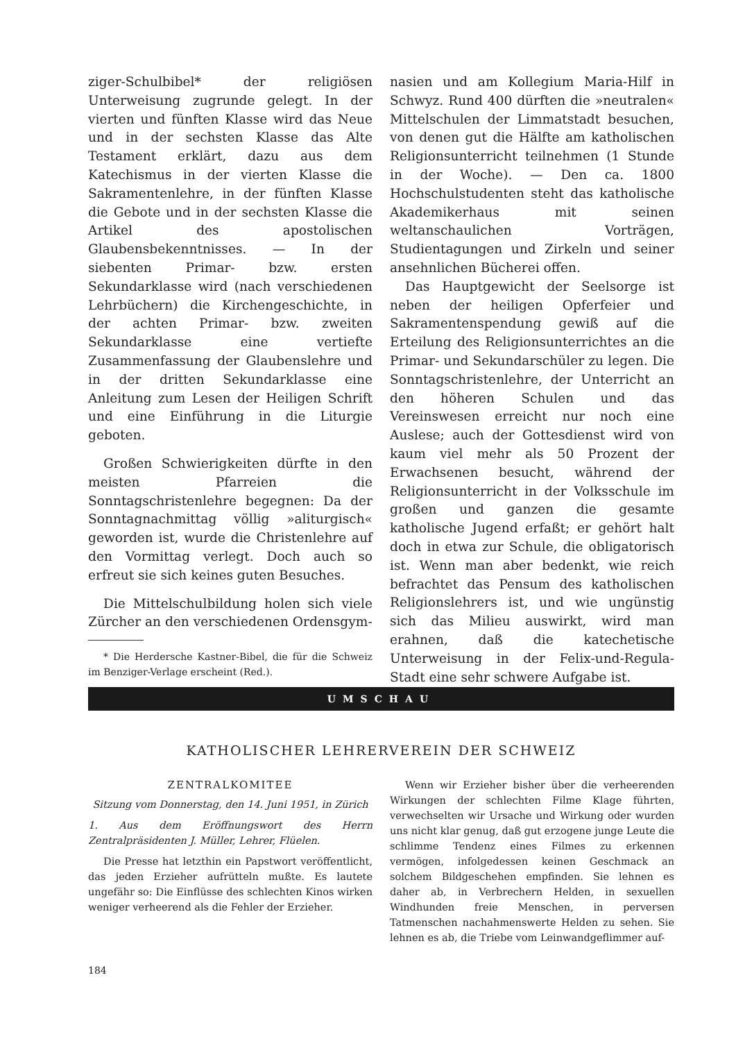ziger-Schulbibel* der religiösen Unterweisung zugrunde gelegt. In der vierten und fünften Klasse wird das Neue und in der sechsten Klasse das Alte Testament erklärt, dazu aus dem Katechismus in der vierten Klasse die Sakramentenlehre, in der fünften Klasse die Gebote und in der sechsten Klasse die Artikel des apostolischen Glaubensbekenntnisses. — In der siebenten Primar- bzw. ersten Sekundarklasse wird (nach verschiedenen Lehrbüchern) die Kirchengeschichte, in der achten Primar- bzw. zweiten Sekundarklasse eine vertiefte Zusammenfassung der Glaubenslehre und in der dritten Sekundarklasse eine Anleitung zum Lesen der Heiligen Schrift und eine Einführung in die Liturgie geboten.
Großen Schwierigkeiten dürfte in den meisten Pfarreien die Sonntagschristenlehre begegnen: Da der Sonntagnachmittag völlig »aliturgisch« geworden ist, wurde die Christenlehre auf den Vormittag verlegt. Doch auch so erfreut sie sich keines guten Besuches.
Die Mittelschulbildung holen sich viele Zürcher an den verschiedenen Ordensgym-
* Die Herdersche Kastner-Bibel, die für die Schweiz im Benziger-Verlage erscheint (Red.).
nasien und am Kollegium Maria-Hilf in Schwyz. Rund 400 dürften die »neutralen« Mittelschulen der Limmatstadt besuchen, von denen gut die Hälfte am katholischen Religionsunterricht teilnehmen (1 Stunde in der Woche). — Den ca. 1800 Hochschulstudenten steht das katholische Akademikerhaus mit seinen weltanschaulichen Vorträgen, Studientagungen und Zirkeln und seiner ansehnlichen Bücherei offen.
Das Hauptgewicht der Seelsorge ist neben der heiligen Opferfeier und Sakramentenspendung gewiß auf die Erteilung des Religionsunterrichtes an die Primar- und Sekundarschüler zu legen. Die Sonntagschristenlehre, der Unterricht an den höheren Schulen und das Vereinswesen erreicht nur noch eine Auslese; auch der Gottesdienst wird von kaum viel mehr als 50 Prozent der Erwachsenen besucht, während der Religionsunterricht in der Volksschule im großen und ganzen die gesamte katholische Jugend erfaßt; er gehört halt doch in etwa zur Schule, die obligatorisch ist. Wenn man aber bedenkt, wie reich befrachtet das Pensum des katholischen Religionslehrers ist, und wie ungünstig sich das Milieu auswirkt, wird man erahnen, daß die katechetische Unterweisung in der Felix-und-Regula-Stadt eine sehr schwere Aufgabe ist.
UMSCHAU
KATHOLISCHER LEHRERVEREIN DER SCHWEIZ
ZENTRALKOMITEE
Sitzung vom Donnerstag, den 14. Juni 1951, in Zürich
1. Aus dem Eröffnungswort des Herrn Zentralpräsidenten J. Müller, Lehrer, Flüelen.
Die Presse hat letzthin ein Papstwort veröffentlicht, das jeden Erzieher aufrütteln mußte. Es lautete ungefähr so: Die Einflüsse des schlechten Kinos wirken weniger verheerend als die Fehler der Erzieher.
Wenn wir Erzieher bisher über die verheerenden Wirkungen der schlechten Filme Klage führten, verwechselten wir Ursache und Wirkung oder wurden uns nicht klar genug, daß gut erzogene junge Leute die schlimme Tendenz eines Filmes zu erkennen vermögen, infolgedessen keinen Geschmack an solchem Bildgeschehen empfinden. Sie lehnen es daher ab, in Verbrechern Helden, in sexuellen Windhunden freie Menschen, in perversen Tatmenschen nachahmenswerte Helden zu sehen. Sie lehnen es ab, die Triebe vom Leinwandgeflimmer auf-
184